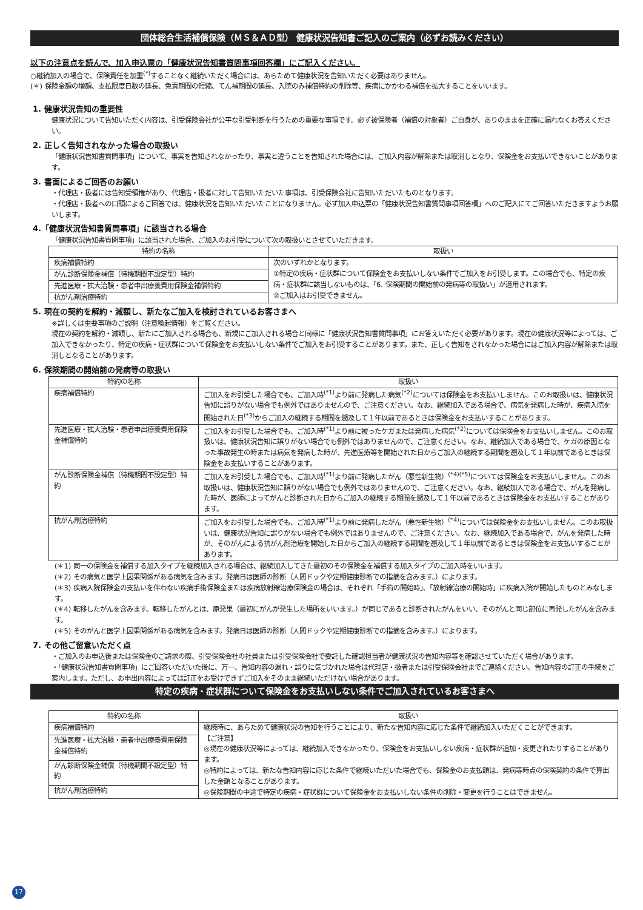団体総合生活補償保険（ＭＳ＆ＡＤ型） 健康状況告知書ご記入のご案内（必ずお読みください）
以下の注意点を読んで、加入申込票の「健康状況告知書質問事項回答欄」にご記入ください。
○継続加入の場合で、保険責任を加重<sup>(*)</sup>することなく継続いただく場合には、あらためて健康状況を告知いただく必要はありません。
(＊) 保険金額の増額、支払限度日数の延長、免責期間の短縮、てん補期間の延長、入院のみ補償特約の削除等、疾病にかかわる補償を拡大することをいいます。
1. 健康状況告知の重要性
健康状況について告知いただく内容は、引受保険会社が公平な引受判断を行うための重要な事項です。必ず被保険者（補償の対象者）ご自身が、ありのままを正確に漏れなくお答えください。
2. 正しく告知されなかった場合の取扱い
「健康状況告知書質問事項」について、事実を告知されなかったり、事実と違うことを告知された場合には、ご加入内容が解除または取消しとなり、保険金をお支払いできないことがあります。
3. 書面によるご回答のお願い
・代理店・扱者には告知受領権があり、代理店・扱者に対して告知いただいた事項は、引受保険会社に告知いただいたものとなります。
・代理店・扱者への口頭によるご回答では、健康状況を告知いただいたことになりません。必ず加入申込票の「健康状況告知書質問事項回答欄」へのご記入にてご回答いただきますようお願いします。
4.「健康状況告知書質問事項」に該当される場合
「健康状況告知書質問事項」に該当された場合、ご加入のお引受について次の取扱いとさせていただきます。
| 特約の名称 | 取扱い |
| --- | --- |
| 疾病補償特約 | 次のいずれかとなります。 ①特定の疾病・症状群について保険金をお支払いしない条件でご加入をお引受します。この場合でも、特定の疾病・症状群に該当しないものは、「6. 保険期間の開始前の発病等の取扱い」が適用されます。 ②ご加入はお引受できません。 |
| がん診断保険金補償（待機期間不設定型）特約 | |
| 先進医療・拡大治験・患者申出療養費用保険金補償特約 | |
| 抗がん剤治療特約 | |
5. 現在の契約を解約・減額し、新たなご加入を検討されているお客さまへ
※詳しくは重要事項のご説明（注意喚起情報）をご覧ください。
現在の契約を解約・減額し、新たにご加入される場合も、新規にご加入される場合と同様に「健康状況告知書質問事項」にお答えいただく必要があります。現在の健康状況等によっては、ご加入できなかったり、特定の疾病・症状群について保険金をお支払いしない条件でご加入をお引受することがあります。また、正しく告知をされなかった場合にはご加入内容が解除または取消しとなることがあります。
6. 保険期間の開始前の発病等の取扱い
| 特約の名称 | 取扱い |
| --- | --- |
| 疾病補償特約 | ご加入をお引受した場合でも、ご加入時<sup>(*1)</sup>より前に発病した病気<sup>(*2)</sup>については保険金をお支払いしません。このお取扱いは、健康状況告知に誤りがない場合でも例外ではありませんので、ご注意ください。なお、継続加入である場合で、病気を発病した時が、疾病入院を開始された日<sup>(*3)</sup>からご加入の継続する期間を遡及して１年以前であるときは保険金をお支払いすることがあります。 |
| 先進医療・拡大治験・患者申出療養費用保険金補償特約 | ご加入をお引受した場合でも、ご加入時<sup>(*1)</sup>より前に被ったケガまたは発病した病気<sup>(*2)</sup>については保険金をお支払いしません。このお取扱いは、健康状況告知に誤りがない場合でも例外ではありませんので、ご注意ください。なお、継続加入である場合で、ケガの原因となった事故発生の時または病気を発病した時が、先進医療等を開始された日からご加入の継続する期間を遡及して１年以前であるときは保険金をお支払いすることがあります。 |
| がん診断保険金補償（待機期間不設定型）特約 | ご加入をお引受した場合でも、ご加入時<sup>(*1)</sup>より前に発病したがん（悪性新生物）<sup>(*4)(*5)</sup>については保険金をお支払いしません。このお取扱いは、健康状況告知に誤りがない場合でも例外ではありませんので、ご注意ください。なお、継続加入である場合で、がんを発病した時が、医師によってがんと診断された日からご加入の継続する期間を遡及して１年以前であるときは保険金をお支払いすることがあります。 |
| 抗がん剤治療特約 | ご加入をお引受した場合でも、ご加入時<sup>(*1)</sup>より前に発病したがん（悪性新生物）<sup>(*4)</sup>については保険金をお支払いしません。このお取扱いは、健康状況告知に誤りがない場合でも例外ではありませんので、ご注意ください。なお、継続加入である場合で、がんを発病した時が、そのがんによる抗がん剤治療を開始した日からご加入の継続する期間を遡及して１年以前であるときは保険金をお支払いすることがあります。 |
(＊1) 同一の保険金を補償する加入タイプを継続加入される場合は、継続加入してきた最初のその保険金を補償する加入タイプのご加入時をいいます。
(＊2) その病気と医学上因果関係がある病気を含みます。発病日は医師の診断（人間ドックや定期健康診断での指摘を含みます。）によります。
(＊3) 疾病入院保険金の支払いを伴わない疾病手術保険金または疾病放射線治療保険金の場合は、それぞれ「手術の開始時」、「放射線治療の開始時」に疾病入院が開始したものとみなします。
(＊4) 転移したがんを含みます。転移したがんとは、原発巣（最初にがんが発生した場所をいいます。）が同じであると診断されたがんをいい、そのがんと同じ部位に再発したがんを含みます。
(＊5) そのがんと医学上因果関係がある病気を含みます。発病日は医師の診断（人間ドックや定期健康診断での指摘を含みます。）によります。
7. その他ご留意いただく点
・ご加入のお申込後または保険金のご請求の際、引受保険会社の社員または引受保険会社で委託した確認担当者が健康状況の告知内容等を確認させていただく場合があります。
・「健康状況告知書質問事項」にご回答いただいた後に、万一、告知内容の漏れ・誤りに気づかれた場合は代理店・扱者または引受保険会社までご連絡ください。告知内容の訂正の手続をご案内します。ただし、お申出内容によっては訂正をお受けできずご加入をそのまま継続いただけない場合があります。
特定の疾病・症状群について保険金をお支払いしない条件でご加入されているお客さまへ
| 特約の名称 | 取扱い |
| --- | --- |
| 疾病補償特約 | 継続時に、あらためて健康状況の告知を行うことにより、新たな告知内容に応じた条件で継続加入いただくことができます。 【ご注意】 ◎現在の健康状況等によっては、継続加入できなかったり、保険金をお支払いしない疾病・症状群が追加・変更されたりすることがあります。 ◎特約によっては、新たな告知内容に応じた条件で継続いただいた場合でも、保険金のお支払額は、発病等時点の保険契約の条件で算出した金額となることがあります。 ◎保険期間の中途で特定の疾病・症状群について保険金をお支払いしない条件の削除・変更を行うことはできません。 |
| 先進医療・拡大治験・患者申出療養費用保険金補償特約 | |
| がん診断保険金補償（待機期間不設定型）特約 | |
| 抗がん剤治療特約 | |
17